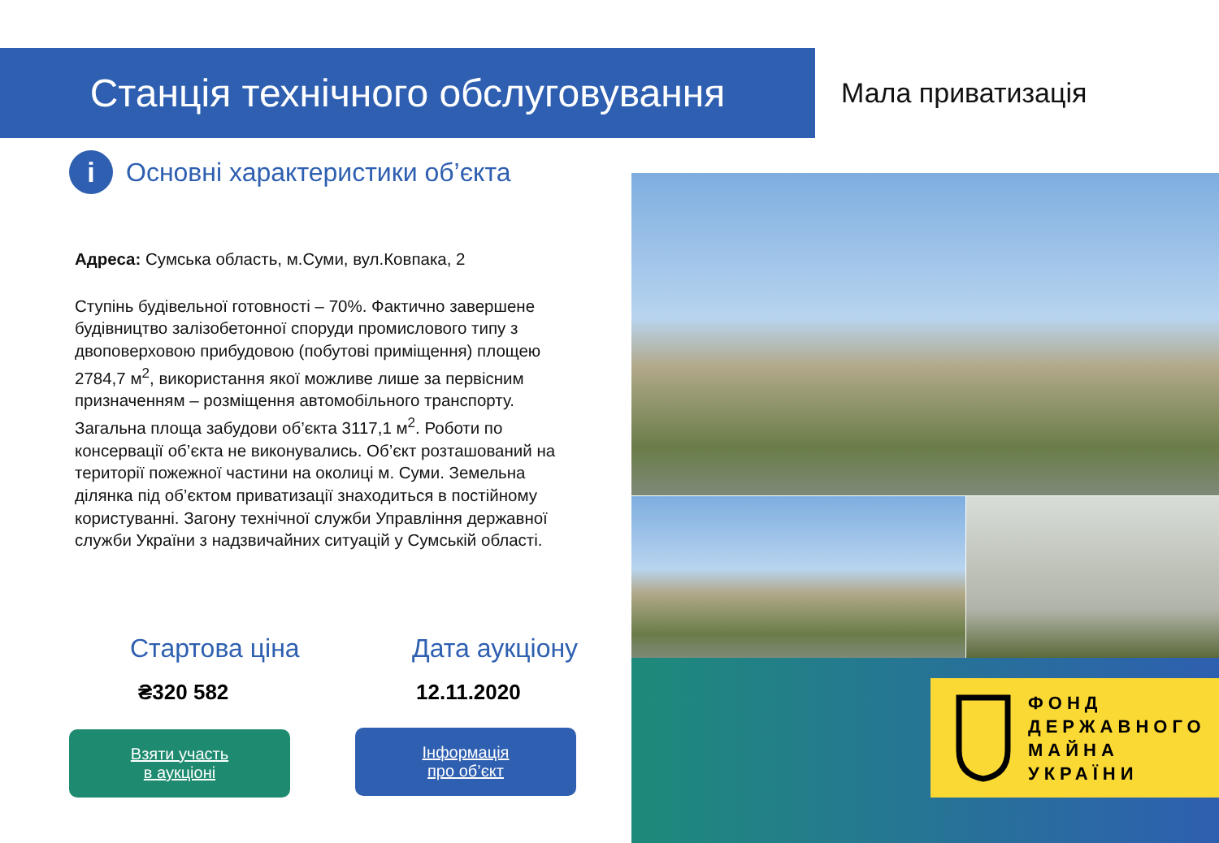Станція технічного обслуговування Мала приватизація
i
Основні характеристики об’єкта
Адреса: Сумська область, м.Суми, вул.Ковпака, 2
Ступінь будівельної готовності – 70%. Фактично завершене будівництво залізобетонної споруди промислового типу з двоповерховою прибудовою (побутові приміщення) площею 2784,7 м<sup>2</sup>, використання якої можливе лише за первісним призначенням – розміщення автомобільного транспорту. Загальна площа забудови об’єкта 3117,1 м<sup>2</sup>. Роботи по консервації об’єкта не виконувались. Об’єкт розташований на території пожежної частини на околиці м. Суми. Земельна ділянка під об’єктом приватизації знаходиться в постійному користуванні. Загону технічної служби Управління державної служби України з надзвичайних ситуацій у Сумській області.
Стартова ціна
₴320 582
Дата аукціону
12.11.2020
Взяти участь
в аукціоні
Інформація
про об’єкт
ФОНД
ДЕРЖАВНОГО
МАЙНА
УКРАЇНИ